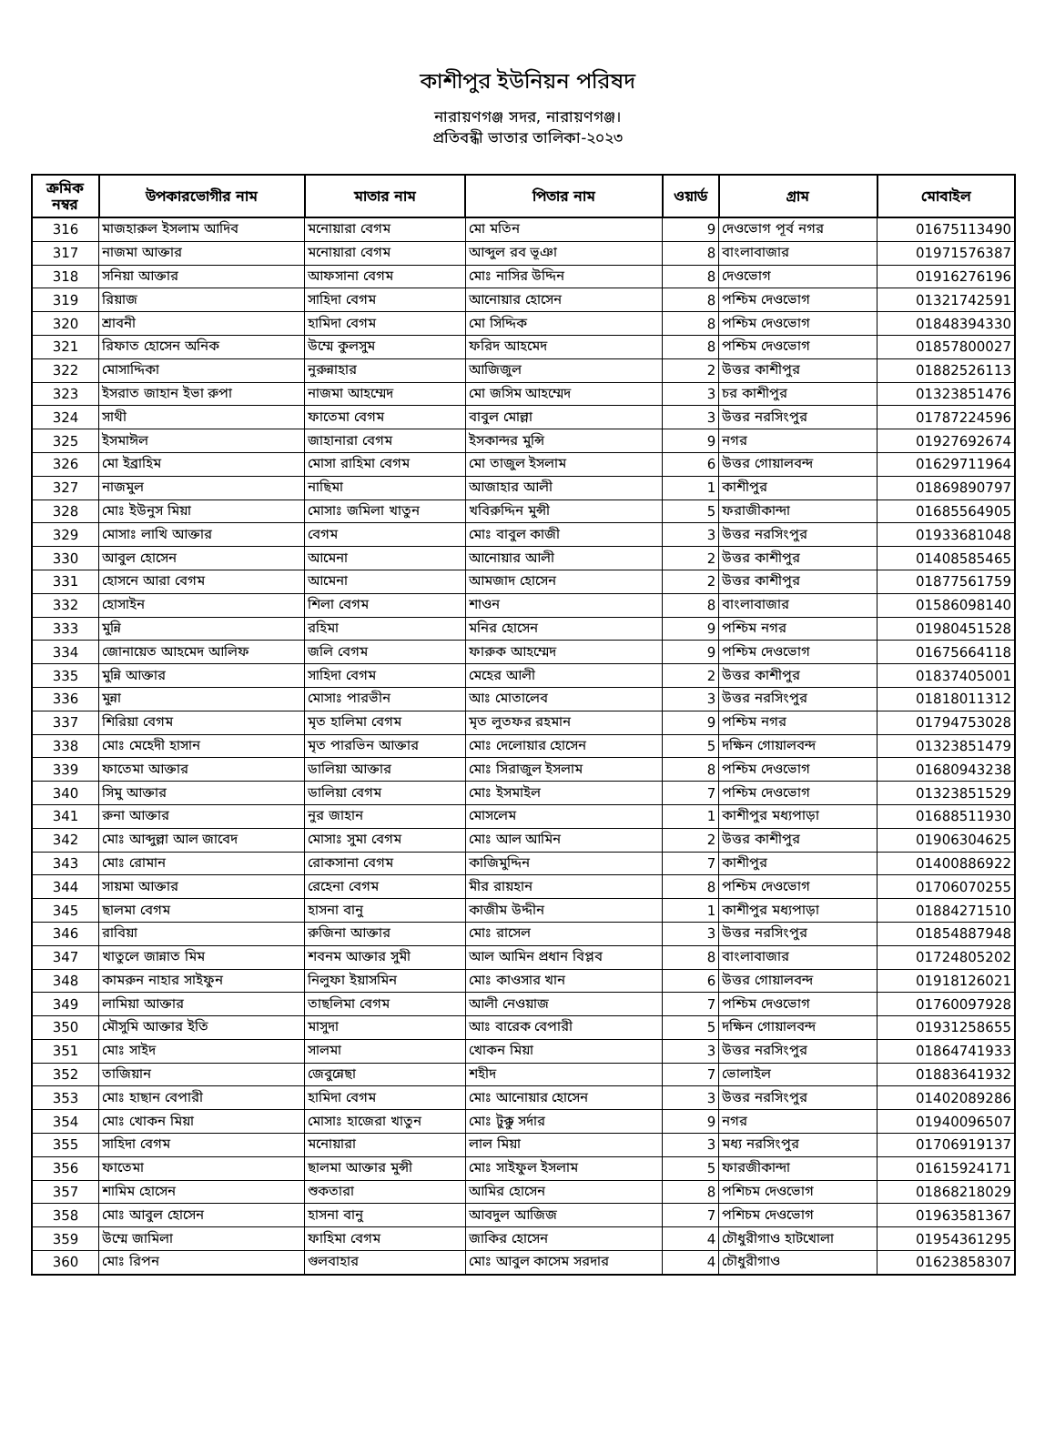কাশীপুর ইউনিয়ন পরিষদ
নারায়ণগঞ্জ সদর, নারায়ণগঞ্জ।
প্রতিবন্ধী ভাতার তালিকা-২০২৩
| ক্রমিক নম্বর | উপকারভোগীর নাম | মাতার নাম | পিতার নাম | ওয়ার্ড | গ্রাম | মোবাইল |
| --- | --- | --- | --- | --- | --- | --- |
| 316 | মাজহারুল ইসলাম আদিব | মনোয়ারা বেগম | মো মতিন | 9 | দেওভোগ পূর্ব নগর | 01675113490 |
| 317 | নাজমা আক্তার | মনোয়ারা বেগম | আব্দুল রব ভূঞা | 8 | বাংলাবাজার | 01971576387 |
| 318 | সনিয়া আক্তার | আফসানা বেগম | মোঃ নাসির উদ্দিন | 8 | দেওভোগ | 01916276196 |
| 319 | রিয়াজ | সাহিদা বেগম | আনোয়ার হোসেন | 8 | পশ্চিম দেওভোগ | 01321742591 |
| 320 | শ্রাবনী | হামিদা বেগম | মো সিদ্দিক | 8 | পশ্চিম দেওভোগ | 01848394330 |
| 321 | রিফাত হোসেন অনিক | উম্মে কুলসুম | ফরিদ আহমেদ | 8 | পশ্চিম দেওভোগ | 01857800027 |
| 322 | মোসাদ্দিকা | নুরুন্নাহার | আজিজুল | 2 | উত্তর কাশীপুর | 01882526113 |
| 323 | ইসরাত জাহান ইভা রুপা | নাজমা আহম্মেদ | মো জসিম আহম্মেদ | 3 | চর কাশীপুর | 01323851476 |
| 324 | সাথী | ফাতেমা বেগম | বাবুল মোল্লা | 3 | উত্তর নরসিংপুর | 01787224596 |
| 325 | ইসমাঈল | জাহানারা বেগম | ইসকান্দর মুন্সি | 9 | নগর | 01927692674 |
| 326 | মো ইব্রাহিম | মোসা রাহিমা বেগম | মো তাজুল ইসলাম | 6 | উত্তর গোয়ালবন্দ | 01629711964 |
| 327 | নাজমুল | নাছিমা | আজাহার আলী | 1 | কাশীপুর | 01869890797 |
| 328 | মোঃ ইউনুস মিয়া | মোসাঃ জমিলা খাতুন | খবিরুদ্দিন মুন্সী | 5 | ফরাজীকান্দা | 01685564905 |
| 329 | মোসাঃ লাখি আক্তার | বেগম | মোঃ বাবুল কাজী | 3 | উত্তর নরসিংপুর | 01933681048 |
| 330 | আবুল হোসেন | আমেনা | আনোয়ার আলী | 2 | উত্তর কাশীপুর | 01408585465 |
| 331 | হোসনে আরা বেগম | আমেনা | আমজাদ হোসেন | 2 | উত্তর কাশীপুর | 01877561759 |
| 332 | হোসাইন | শিলা বেগম | শাওন | 8 | বাংলাবাজার | 01586098140 |
| 333 | মুন্নি | রহিমা | মনির হোসেন | 9 | পশ্চিম নগর | 01980451528 |
| 334 | জোনায়েত আহমেদ আলিফ | জলি বেগম | ফারুক আহম্মেদ | 9 | পশ্চিম দেওভোগ | 01675664118 |
| 335 | মুন্নি আক্তার | সাহিদা বেগম | মেহের আলী | 2 | উত্তর কাশীপুর | 01837405001 |
| 336 | মুন্না | মোসাঃ পারভীন | আঃ মোতালেব | 3 | উত্তর নরসিংপুর | 01818011312 |
| 337 | শিরিয়া বেগম | মৃত হালিমা বেগম | মৃত লুতফর রহমান | 9 | পশ্চিম নগর | 01794753028 |
| 338 | মোঃ মেহেদী হাসান | মৃত পারভিন আক্তার | মোঃ দেলোয়ার হোসেন | 5 | দক্ষিন গোয়ালবন্দ | 01323851479 |
| 339 | ফাতেমা আক্তার | ডালিয়া আক্তার | মোঃ সিরাজুল ইসলাম | 8 | পশ্চিম দেওভোগ | 01680943238 |
| 340 | সিমু আক্তার | ডালিয়া বেগম | মোঃ ইসমাইল | 7 | পশ্চিম দেওভোগ | 01323851529 |
| 341 | রুনা আক্তার | নুর জাহান | মোসলেম | 1 | কাশীপুর মধ্যপাড়া | 01688511930 |
| 342 | মোঃ আব্দুল্লা আল জাবেদ | মোসাঃ সুমা বেগম | মোঃ আল আমিন | 2 | উত্তর কাশীপুর | 01906304625 |
| 343 | মোঃ রোমান | রোকসানা বেগম | কাজিমুদ্দিন | 7 | কাশীপুর | 01400886922 |
| 344 | সায়মা আক্তার | রেহেনা বেগম | মীর রায়হান | 8 | পশ্চিম দেওভোগ | 01706070255 |
| 345 | ছালমা বেগম | হাসনা বানু | কাজীম উদ্দীন | 1 | কাশীপুর মধ্যপাড়া | 01884271510 |
| 346 | রাবিয়া | রুজিনা আক্তার | মোঃ রাসেল | 3 | উত্তর নরসিংপুর | 01854887948 |
| 347 | খাতুলে জান্নাত মিম | শবনম আক্তার সুমী | আল আমিন প্রধান বিপ্লব | 8 | বাংলাবাজার | 01724805202 |
| 348 | কামরুন নাহার সাইফুন | নিলুফা ইয়াসমিন | মোঃ কাওসার খান | 6 | উত্তর গোয়ালবন্দ | 01918126021 |
| 349 | লামিয়া আক্তার | তাছলিমা বেগম | আলী নেওয়াজ | 7 | পশ্চিম দেওভোগ | 01760097928 |
| 350 | মৌসুমি আক্তার ইতি | মাসুদা | আঃ বারেক বেপারী | 5 | দক্ষিন গোয়ালবন্দ | 01931258655 |
| 351 | মোঃ সাইদ | সালমা | খোকন মিয়া | 3 | উত্তর নরসিংপুর | 01864741933 |
| 352 | তাজিয়ান | জেবুন্নেছা | শহীদ | 7 | ভোলাইল | 01883641932 |
| 353 | মোঃ হাছান বেপারী | হামিদা বেগম | মোঃ আনোয়ার হোসেন | 3 | উত্তর নরসিংপুর | 01402089286 |
| 354 | মোঃ খোকন মিয়া | মোসাঃ হাজেরা খাতুন | মোঃ টুক্কু সর্দার | 9 | নগর | 01940096507 |
| 355 | সাহিদা বেগম | মনোয়ারা | লাল মিয়া | 3 | মধ্য নরসিংপুর | 01706919137 |
| 356 | ফাতেমা | ছালমা আক্তার মুন্সী | মোঃ সাইফুল ইসলাম | 5 | ফারজীকান্দা | 01615924171 |
| 357 | শামিম হোসেন | শুকতারা | আমির হোসেন | 8 | পশিচম দেওভোগ | 01868218029 |
| 358 | মোঃ আবুল হোসেন | হাসনা বানু | আবদুল আজিজ | 7 | পশিচম দেওভোগ | 01963581367 |
| 359 | উম্মে জামিলা | ফাহিমা বেগম | জাকির হোসেন | 4 | চৌধুরীগাও হাটখোলা | 01954361295 |
| 360 | মোঃ রিপন | গুলবাহার | মোঃ আবুল কাসেম সরদার | 4 | চৌধুরীগাও | 01623858307 |